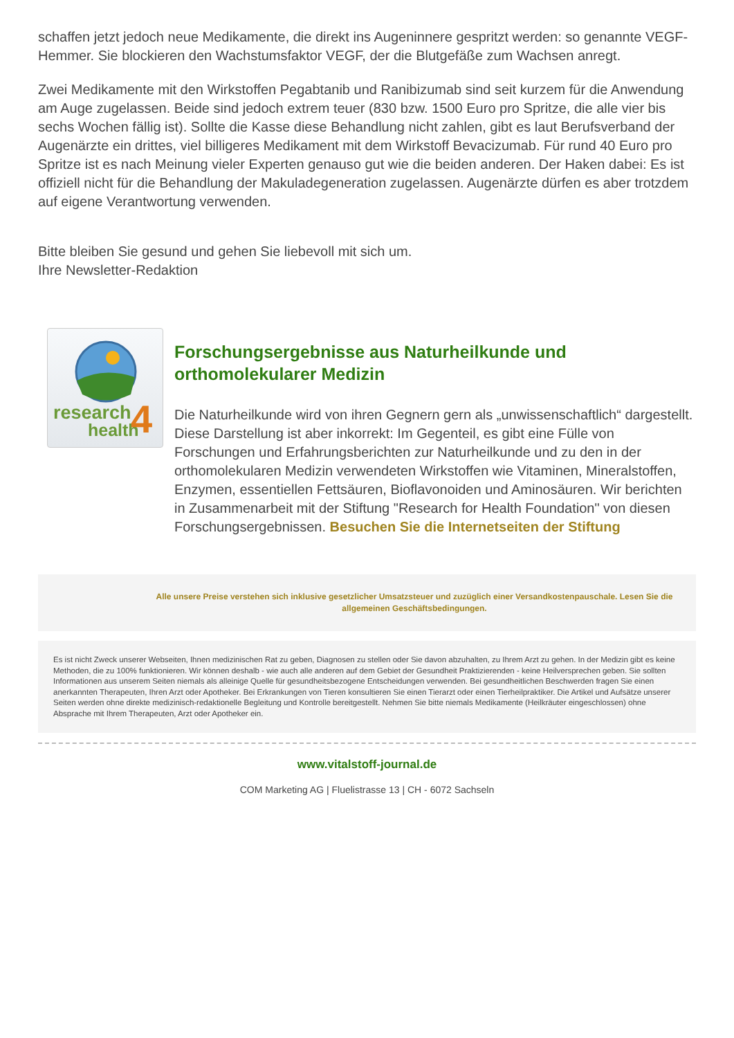schaffen jetzt jedoch neue Medikamente, die direkt ins Augeninnere gespritzt werden: so genannte VEGF-Hemmer. Sie blockieren den Wachstumsfaktor VEGF, der die Blutgefäße zum Wachsen anregt.
Zwei Medikamente mit den Wirkstoffen Pegabtanib und Ranibizumab sind seit kurzem für die Anwendung am Auge zugelassen. Beide sind jedoch extrem teuer (830 bzw. 1500 Euro pro Spritze, die alle vier bis sechs Wochen fällig ist). Sollte die Kasse diese Behandlung nicht zahlen, gibt es laut Berufsverband der Augenärzte ein drittes, viel billigeres Medikament mit dem Wirkstoff Bevacizumab. Für rund 40 Euro pro Spritze ist es nach Meinung vieler Experten genauso gut wie die beiden anderen. Der Haken dabei: Es ist offiziell nicht für die Behandlung der Makuladegeneration zugelassen. Augenärzte dürfen es aber trotzdem auf eigene Verantwortung verwenden.
Bitte bleiben Sie gesund und gehen Sie liebevoll mit sich um.
Ihre Newsletter-Redaktion
research
health
4
Forschungsergebnisse aus Naturheilkunde und orthomolekularer Medizin
Die Naturheilkunde wird von ihren Gegnern gern als „unwissenschaftlich“ dargestellt. Diese Darstellung ist aber inkorrekt: Im Gegenteil, es gibt eine Fülle von Forschungen und Erfahrungsberichten zur Naturheilkunde und zu den in der orthomolekularen Medizin verwendeten Wirkstoffen wie Vitaminen, Mineralstoffen, Enzymen, essentiellen Fettsäuren, Bioflavonoiden und Aminosäuren. Wir berichten in Zusammenarbeit mit der Stiftung "Research for Health Foundation" von diesen Forschungsergebnissen. Besuchen Sie die Internetseiten der Stiftung
Alle unsere Preise verstehen sich inklusive gesetzlicher Umsatzsteuer und zuzüglich einer Versandkostenpauschale. Lesen Sie die allgemeinen Geschäftsbedingungen.
Es ist nicht Zweck unserer Webseiten, Ihnen medizinischen Rat zu geben, Diagnosen zu stellen oder Sie davon abzuhalten, zu Ihrem Arzt zu gehen. In der Medizin gibt es keine Methoden, die zu 100% funktionieren. Wir können deshalb - wie auch alle anderen auf dem Gebiet der Gesundheit Praktizierenden - keine Heilversprechen geben. Sie sollten Informationen aus unserem Seiten niemals als alleinige Quelle für gesundheitsbezogene Entscheidungen verwenden. Bei gesundheitlichen Beschwerden fragen Sie einen anerkannten Therapeuten, Ihren Arzt oder Apotheker. Bei Erkrankungen von Tieren konsultieren Sie einen Tierarzt oder einen Tierheilpraktiker. Die Artikel und Aufsätze unserer Seiten werden ohne direkte medizinisch-redaktionelle Begleitung und Kontrolle bereitgestellt. Nehmen Sie bitte niemals Medikamente (Heilkräuter eingeschlossen) ohne Absprache mit Ihrem Therapeuten, Arzt oder Apotheker ein.
www.vitalstoff-journal.de
COM Marketing AG | Fluelistrasse 13 | CH - 6072 Sachseln